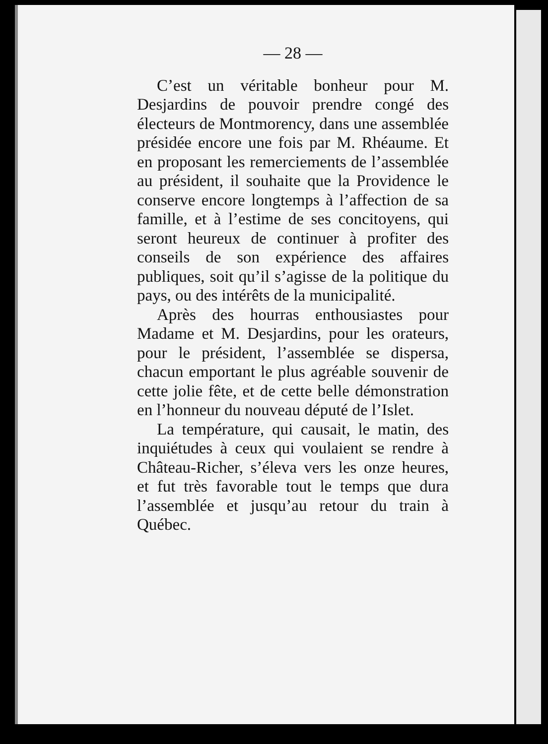— 28 —
C’est un véritable bonheur pour M. Desjardins de pouvoir prendre congé des électeurs de Montmorency, dans une assemblée présidée encore une fois par M. Rhéaume. Et en proposant les remerciements de l’assemblée au président, il souhaite que la Providence le conserve encore longtemps à l’affection de sa famille, et à l’estime de ses concitoyens, qui seront heureux de continuer à profiter des conseils de son expérience des affaires publiques, soit qu’il s’agisse de la politique du pays, ou des intérêts de la municipalité.
Après des hourras enthousiastes pour Madame et M. Desjardins, pour les orateurs, pour le président, l’assemblée se dispersa, chacun emportant le plus agréable souvenir de cette jolie fête, et de cette belle démonstration en l’honneur du nouveau député de l’Islet.
La température, qui causait, le matin, des inquiétudes à ceux qui voulaient se rendre à Château-Richer, s’éleva vers les onze heures, et fut très favorable tout le temps que dura l’assemblée et jusqu’au retour du train à Québec.